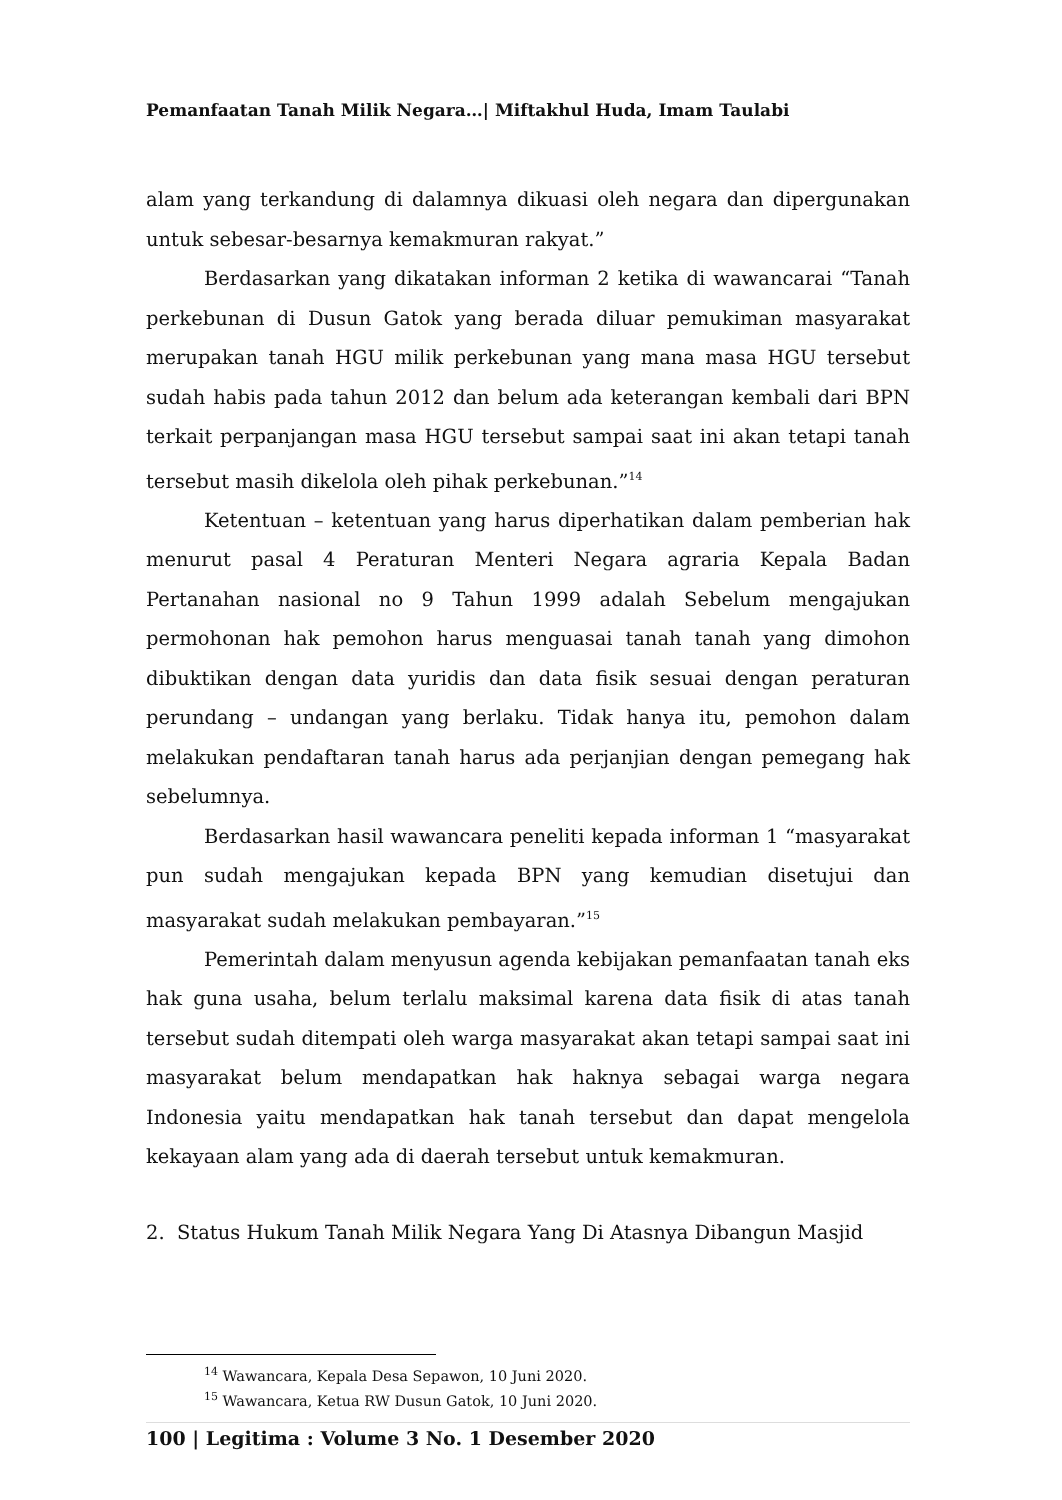Pemanfaatan Tanah Milik Negara…| Miftakhul Huda, Imam Taulabi
alam yang terkandung di dalamnya dikuasi oleh negara dan dipergunakan untuk sebesar-besarnya kemakmuran rakyat.”
Berdasarkan yang dikatakan informan 2 ketika di wawancarai “Tanah perkebunan di Dusun Gatok yang berada diluar pemukiman masyarakat merupakan tanah HGU milik perkebunan yang mana masa HGU tersebut sudah habis pada tahun 2012 dan belum ada keterangan kembali dari BPN terkait perpanjangan masa HGU tersebut sampai saat ini akan tetapi tanah tersebut masih dikelola oleh pihak perkebunan.”<sup>14</sup>
Ketentuan – ketentuan yang harus diperhatikan dalam pemberian hak menurut pasal 4 Peraturan Menteri Negara agraria Kepala Badan Pertanahan nasional no 9 Tahun 1999 adalah Sebelum mengajukan permohonan hak pemohon harus menguasai tanah tanah yang dimohon dibuktikan dengan data yuridis dan data fisik sesuai dengan peraturan perundang – undangan yang berlaku. Tidak hanya itu, pemohon dalam melakukan pendaftaran tanah harus ada perjanjian dengan pemegang hak sebelumnya.
Berdasarkan hasil wawancara peneliti kepada informan 1 “masyarakat pun sudah mengajukan kepada BPN yang kemudian disetujui dan masyarakat sudah melakukan pembayaran.”<sup>15</sup>
Pemerintah dalam menyusun agenda kebijakan pemanfaatan tanah eks hak guna usaha, belum terlalu maksimal karena data fisik di atas tanah tersebut sudah ditempati oleh warga masyarakat akan tetapi sampai saat ini masyarakat belum mendapatkan hak haknya sebagai warga negara Indonesia yaitu mendapatkan hak tanah tersebut dan dapat mengelola kekayaan alam yang ada di daerah tersebut untuk kemakmuran.
2. Status Hukum Tanah Milik Negara Yang Di Atasnya Dibangun Masjid
<sup>14</sup> Wawancara, Kepala Desa Sepawon, 10 Juni 2020.
<sup>15</sup> Wawancara, Ketua RW Dusun Gatok, 10 Juni 2020.
100 | Legitima : Volume 3 No. 1 Desember 2020